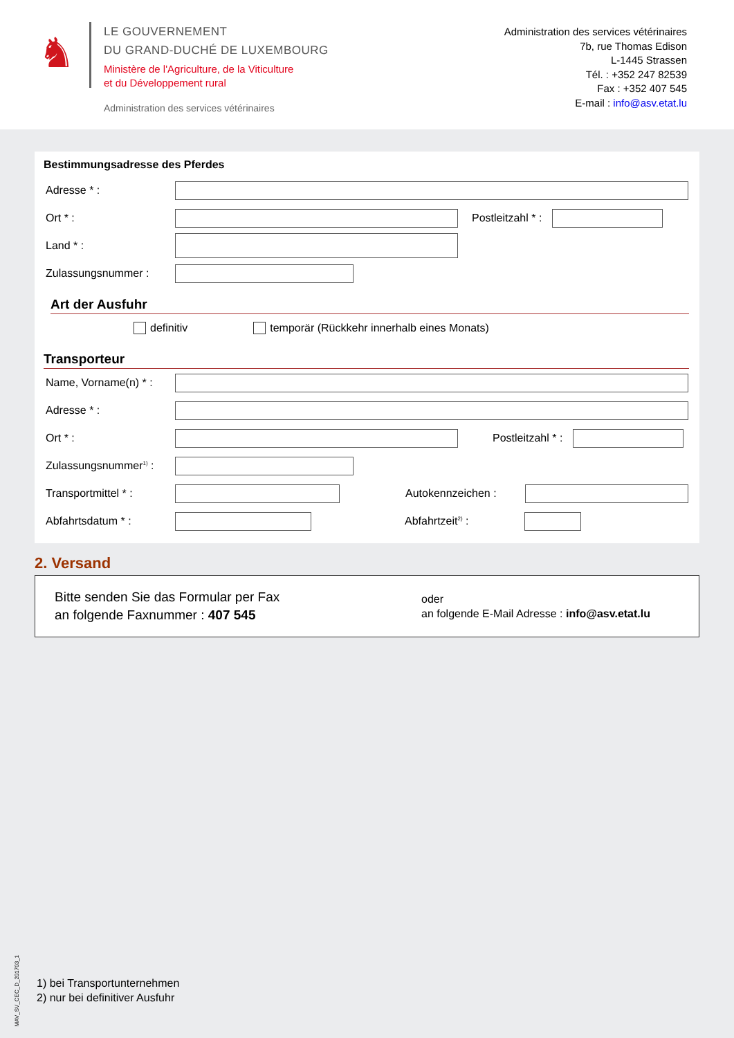♞
LE GOUVERNEMENT
DU GRAND-DUCHÉ DE LUXEMBOURG
Ministère de l'Agriculture, de la Viticulture
et du Développement rural
Administration des services vétérinaires
Administration des services vétérinaires
7b, rue Thomas Edison
L-1445 Strassen
Tél. : +352 247 82539
Fax : +352 407 545
E-mail : info@asv.etat.lu
Bestimmungsadresse des Pferdes
Adresse * :
Ort * : Postleitzahl * :
Land * :
Zulassungsnummer :
Art der Ausfuhr
definitiv temporär (Rückkehr innerhalb eines Monats)
Transporteur
Name, Vorname(n) * :
Adresse * :
Ort * : Postleitzahl * :
Zulassungsnummer<sup>1)</sup> :
Transportmittel * : Autokennzeichen :
Abfahrtsdatum * : Abfahrtzeit<sup>2)</sup> :
2. Versand
Bitte senden Sie das Formular per Fax
an folgende Faxnummer : 407 545
oder
an folgende E-Mail Adresse : info@asv.etat.lu
MAV_SV_CEC_D_201703_1
1) bei Transportunternehmen
2) nur bei definitiver Ausfuhr